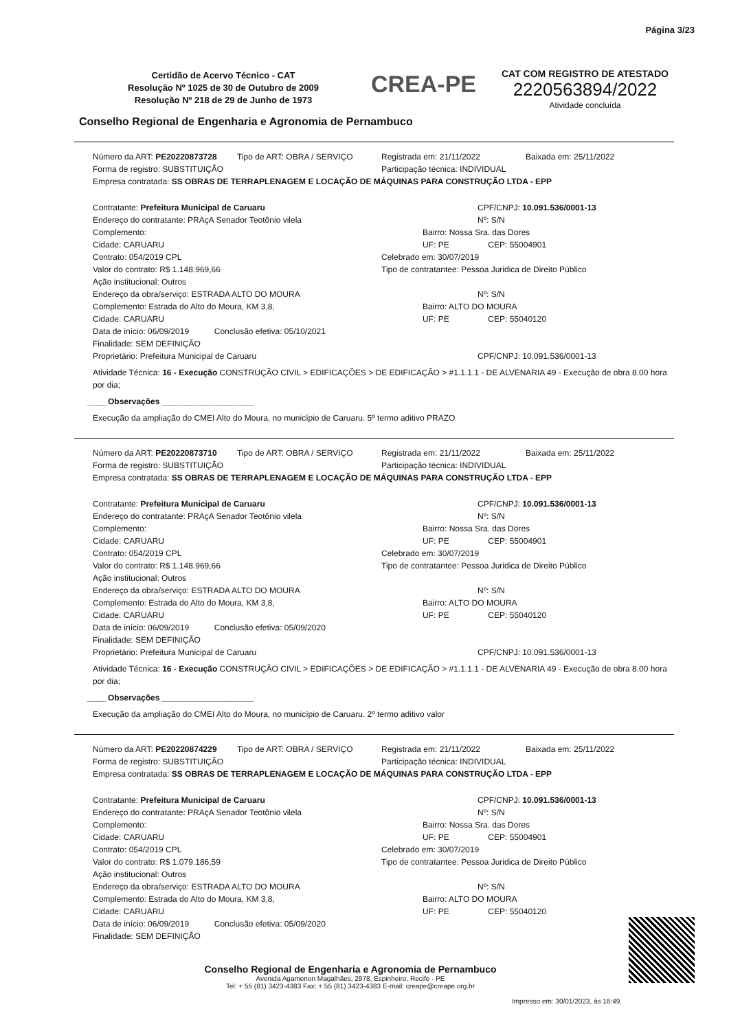Página 3/23
Certidão de Acervo Técnico - CAT
Resolução Nº 1025 de 30 de Outubro de 2009
Resolução Nº 218 de 29 de Junho de 1973
CREA-PE
CAT COM REGISTRO DE ATESTADO
2220563894/2022
Atividade concluída
Conselho Regional de Engenharia e Agronomia de Pernambuco
Número da ART: PE20220873728 Tipo de ART: OBRA / SERVIÇO Registrada em: 21/11/2022 Baixada em: 25/11/2022
Forma de registro: SUBSTITUIÇÃO Participação técnica: INDIVIDUAL
Empresa contratada: SS OBRAS DE TERRAPLENAGEM E LOCAÇÃO DE MÁQUINAS PARA CONSTRUÇÃO LTDA - EPP
Contratante: Prefeitura Municipal de Caruaru CPF/CNPJ: 10.091.536/0001-13
Endereço do contratante: PRAçA Senador Teotônio vilela Nº: S/N
Complemento: Bairro: Nossa Sra. das Dores
Cidade: CARUARU UF: PE CEP: 55004901
Contrato: 054/2019 CPL Celebrado em: 30/07/2019
Valor do contrato: R$ 1.148.969,66 Tipo de contratantee: Pessoa Juridica de Direito Público
Ação institucional: Outros
Endereço da obra/serviço: ESTRADA ALTO DO MOURA Nº: S/N
Complemento: Estrada do Alto do Moura, KM 3,8, Bairro: ALTO DO MOURA
Cidade: CARUARU UF: PE CEP: 55040120
Data de início: 06/09/2019 Conclusão efetiva: 05/10/2021
Finalidade: SEM DEFINIÇÃO
Proprietário: Prefeitura Municipal de Caruaru CPF/CNPJ: 10.091.536/0001-13
Atividade Técnica: 16 - Execução CONSTRUÇÃO CIVIL > EDIFICAÇÕES > DE EDIFICAÇÃO > #1.1.1.1 - DE ALVENARIA 49 - Execução de obra 8.00 hora por dia;
____ Observações ____________________
Execução da ampliação do CMEI Alto do Moura, no município de Caruaru. 5º termo aditivo PRAZO
Número da ART: PE20220873710 Tipo de ART: OBRA / SERVIÇO Registrada em: 21/11/2022 Baixada em: 25/11/2022
Forma de registro: SUBSTITUIÇÃO Participação técnica: INDIVIDUAL
Empresa contratada: SS OBRAS DE TERRAPLENAGEM E LOCAÇÃO DE MÁQUINAS PARA CONSTRUÇÃO LTDA - EPP
Contratante: Prefeitura Municipal de Caruaru CPF/CNPJ: 10.091.536/0001-13
Endereço do contratante: PRAçA Senador Teotônio vilela Nº: S/N
Complemento: Bairro: Nossa Sra. das Dores
Cidade: CARUARU UF: PE CEP: 55004901
Contrato: 054/2019 CPL Celebrado em: 30/07/2019
Valor do contrato: R$ 1.148.969,66 Tipo de contratantee: Pessoa Juridica de Direito Público
Ação institucional: Outros
Endereço da obra/serviço: ESTRADA ALTO DO MOURA Nº: S/N
Complemento: Estrada do Alto do Moura, KM 3,8, Bairro: ALTO DO MOURA
Cidade: CARUARU UF: PE CEP: 55040120
Data de início: 06/09/2019 Conclusão efetiva: 05/09/2020
Finalidade: SEM DEFINIÇÃO
Proprietário: Prefeitura Municipal de Caruaru CPF/CNPJ: 10.091.536/0001-13
Atividade Técnica: 16 - Execução CONSTRUÇÃO CIVIL > EDIFICAÇÕES > DE EDIFICAÇÃO > #1.1.1.1 - DE ALVENARIA 49 - Execução de obra 8.00 hora por dia;
____ Observações ____________________
Execução da ampliação do CMEI Alto do Moura, no município de Caruaru. 2º termo aditivo valor
Número da ART: PE20220874229 Tipo de ART: OBRA / SERVIÇO Registrada em: 21/11/2022 Baixada em: 25/11/2022
Forma de registro: SUBSTITUIÇÃO Participação técnica: INDIVIDUAL
Empresa contratada: SS OBRAS DE TERRAPLENAGEM E LOCAÇÃO DE MÁQUINAS PARA CONSTRUÇÃO LTDA - EPP
Contratante: Prefeitura Municipal de Caruaru CPF/CNPJ: 10.091.536/0001-13
Endereço do contratante: PRAçA Senador Teotônio vilela Nº: S/N
Complemento: Bairro: Nossa Sra. das Dores
Cidade: CARUARU UF: PE CEP: 55004901
Contrato: 054/2019 CPL Celebrado em: 30/07/2019
Valor do contrato: R$ 1.079.186,59 Tipo de contratantee: Pessoa Juridica de Direito Público
Ação institucional: Outros
Endereço da obra/serviço: ESTRADA ALTO DO MOURA Nº: S/N
Complemento: Estrada do Alto do Moura, KM 3,8, Bairro: ALTO DO MOURA
Cidade: CARUARU UF: PE CEP: 55040120
Data de início: 06/09/2019 Conclusão efetiva: 05/09/2020
Finalidade: SEM DEFINIÇÃO
Conselho Regional de Engenharia e Agronomia de Pernambuco
Avenida Agamenon Magalhães, 2978, Espinheiro, Recife - PE
Tel: + 55 (81) 3423-4383 Fax: + 55 (81) 3423-4383 E-mail: creape@creape.org.br
Impresso em: 30/01/2023, às 16:49.